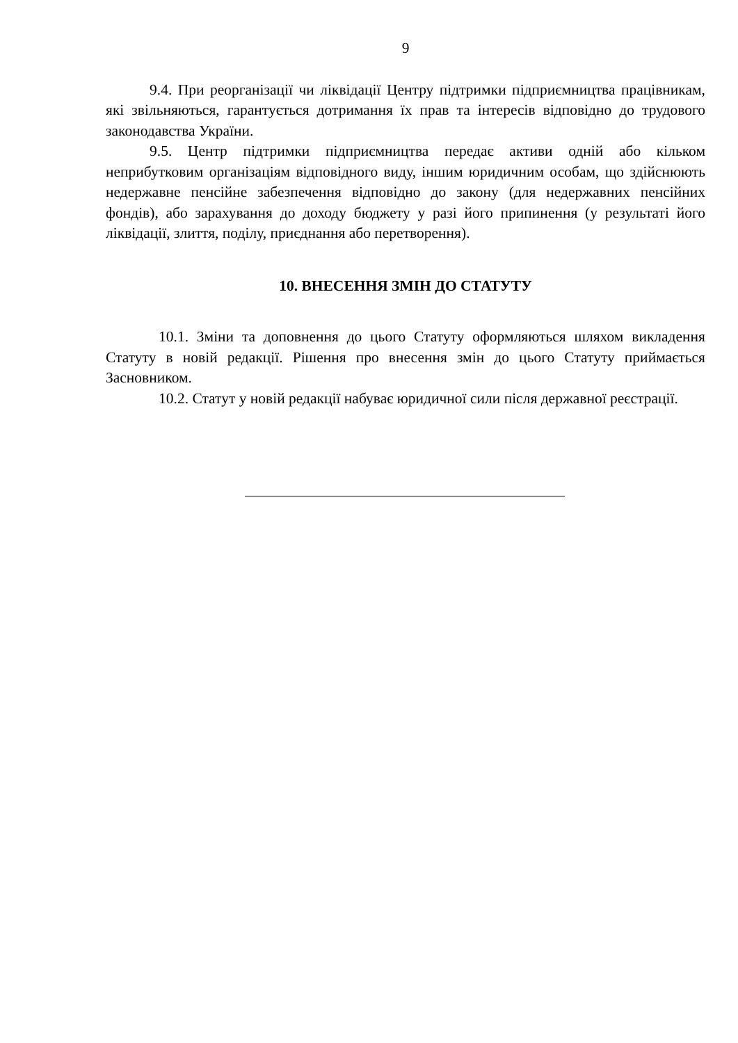9
9.4. При реорганізації чи ліквідації Центру підтримки підприємництва працівникам, які звільняються, гарантується дотримання їх прав та інтересів відповідно до трудового законодавства України.
9.5. Центр підтримки підприємництва передає активи одній або кільком неприбутковим організаціям відповідного виду, іншим юридичним особам, що здійснюють недержавне пенсійне забезпечення відповідно до закону (для недержавних пенсійних фондів), або зарахування до доходу бюджету у разі його припинення (у результаті його ліквідації, злиття, поділу, приєднання або перетворення).
10. ВНЕСЕННЯ ЗМІН ДО СТАТУТУ
10.1. Зміни та доповнення до цього Статуту оформляються шляхом викладення Статуту в новій редакції. Рішення про внесення змін до цього Статуту приймається Засновником.
10.2. Статут у новій редакції набуває юридичної сили після державної реєстрації.